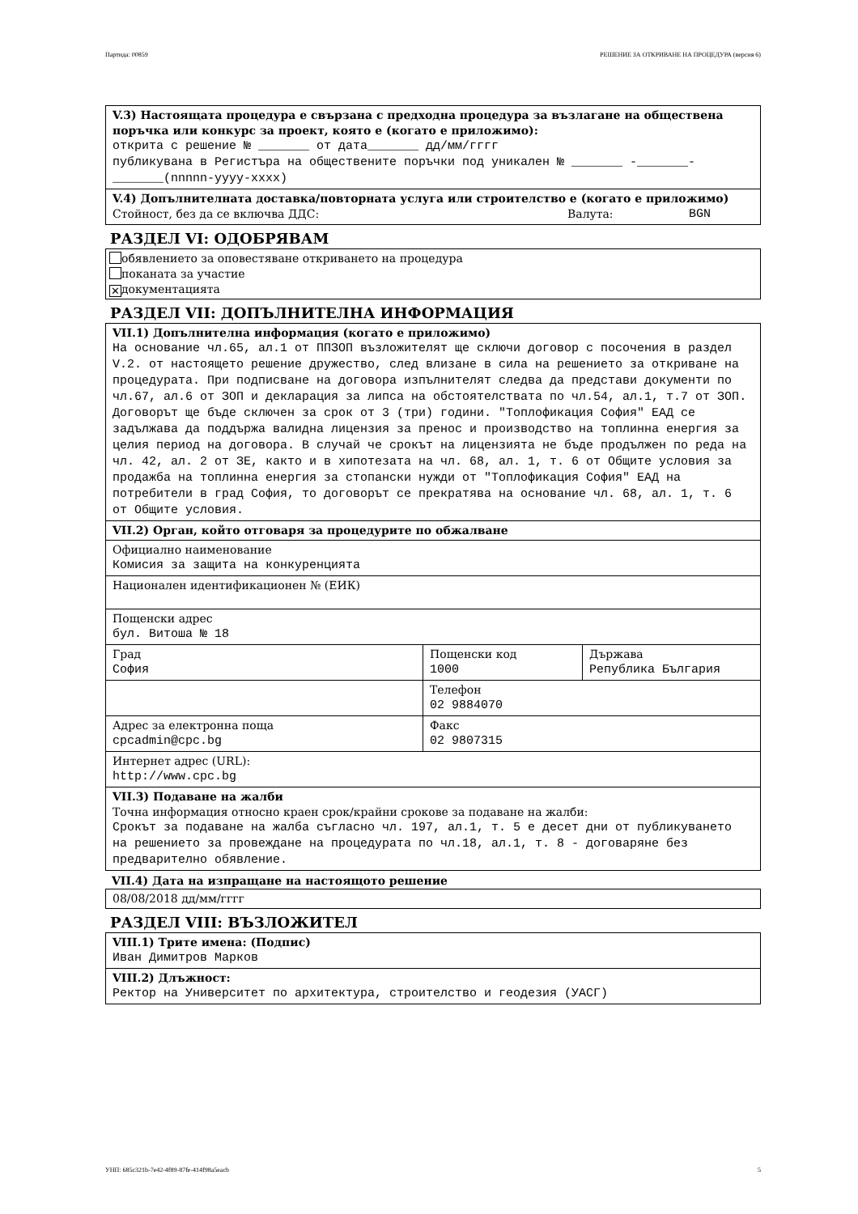Партида: 00859 РЕШЕНИЕ ЗА ОТКРИВАНЕ НА ПРОЦЕДУРА (версия 6)
V.3) Настоящата процедура е свързана с предходна процедура за възлагане на обществена поръчка или конкурс за проект, която е (когато е приложимо):
открита с решение № _______ от дата_______ дд/мм/гггг
публикувана в Регистъра на обществените поръчки под уникален № _______ -_______-_______(nnnnn-yyyy-xxxx)
V.4) Допълнителната доставка/повторната услуга или строителство е (когато е приложимо)
Стойност, без да се включва ДДС: Валута: BGN
РАЗДЕЛ VI: ОДОБРЯВАМ
обявлението за оповестяване откриването на процедура
поканата за участие
✕ документацията
РАЗДЕЛ VII: ДОПЪЛНИТЕЛНА ИНФОРМАЦИЯ
VII.1) Допълнителна информация (когато е приложимо)
На основание чл.65, ал.1 от ППЗОП възложителят ще сключи договор с посочения в раздел V.2. от настоящето решение дружество, след влизане в сила на решението за откриване на процедурата. При подписване на договора изпълнителят следва да представи документи по чл.67, ал.6 от ЗОП и декларация за липса на обстоятелствата по чл.54, ал.1, т.7 от ЗОП. Договорът ще бъде сключен за срок от 3 (три) години. "Топлофикация София" ЕАД се задължава да поддържа валидна лицензия за пренос и производство на топлинна енергия за целия период на договора. В случай че срокът на лицензията не бъде продължен по реда на чл. 42, ал. 2 от ЗЕ, както и в хипотезата на чл. 68, ал. 1, т. 6 от Общите условия за продажба на топлинна енергия за стопански нужди от "Топлофикация София" ЕАД на потребители в град София, то договорът се прекратява на основание чл. 68, ал. 1, т. 6 от Общите условия.
| VII.2) Орган, който отговаря за процедурите по обжалване | | |
| Официално наименование Комисия за защита на конкуренцията | | |
| Национален идентификационен № (ЕИК) | | |
| Пощенски адрес бул. Витоша № 18 | | |
| Град София | Пощенски код 1000 | Държава Република България |
| | Телефон 02 9884070 | |
| Адрес за електронна поща cpcadmin@cpc.bg | Факс 02 9807315 | |
| Интернет адрес (URL): http://www.cpc.bg | | |
| VII.3) Подаване на жалби Точна информация относно краен срок/крайни срокове за подаване на жалби: Срокът за подаване на жалба съгласно чл. 197, ал.1, т. 5 е десет дни от публикуването на решението за провеждане на процедурата по чл.18, ал.1, т. 8 - договаряне без предварително обявление. | | |
VII.4) Дата на изпращане на настоящото решение
08/08/2018 дд/мм/гггг
РАЗДЕЛ VIII: ВЪЗЛОЖИТЕЛ
VIII.1) Трите имена: (Подпис)
Иван Димитров Марков
VIII.2) Длъжност:
Ректор на Университет по архитектура, строителство и геодезия (УАСГ)
УНП: 685c321b-7e42-4f89-87fe-414f98a5eacb 5